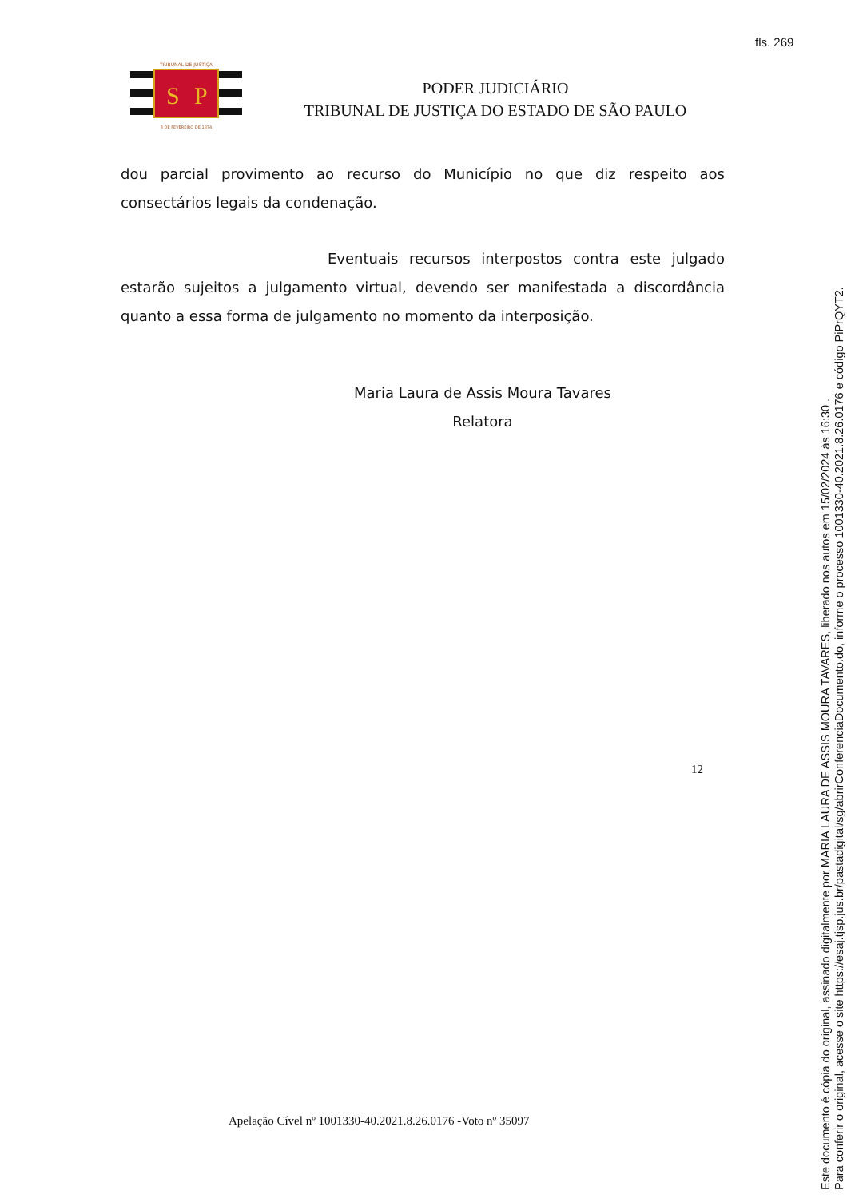fls. 269
TRIBUNAL DE JUSTIÇA
S
P
3 DE FEVEREIRO DE 1874
PODER JUDICIÁRIO
TRIBUNAL DE JUSTIÇA DO ESTADO DE SÃO PAULO
dou parcial provimento ao recurso do Município no que diz respeito aos consectários legais da condenação.
Eventuais recursos interpostos contra este julgado estarão sujeitos a julgamento virtual, devendo ser manifestada a discordância quanto a essa forma de julgamento no momento da interposição.
Maria Laura de Assis Moura Tavares
Relatora
12
Apelação Cível nº 1001330-40.2021.8.26.0176 -Voto nº 35097
Este documento é cópia do original, assinado digitalmente por MARIA LAURA DE ASSIS MOURA TAVARES, liberado nos autos em 15/02/2024 às 16:30 .
Para conferir o original, acesse o site https://esaj.tjsp.jus.br/pastadigital/sg/abrirConferenciaDocumento.do, informe o processo 1001330-40.2021.8.26.0176 e código PiPrQYT2.